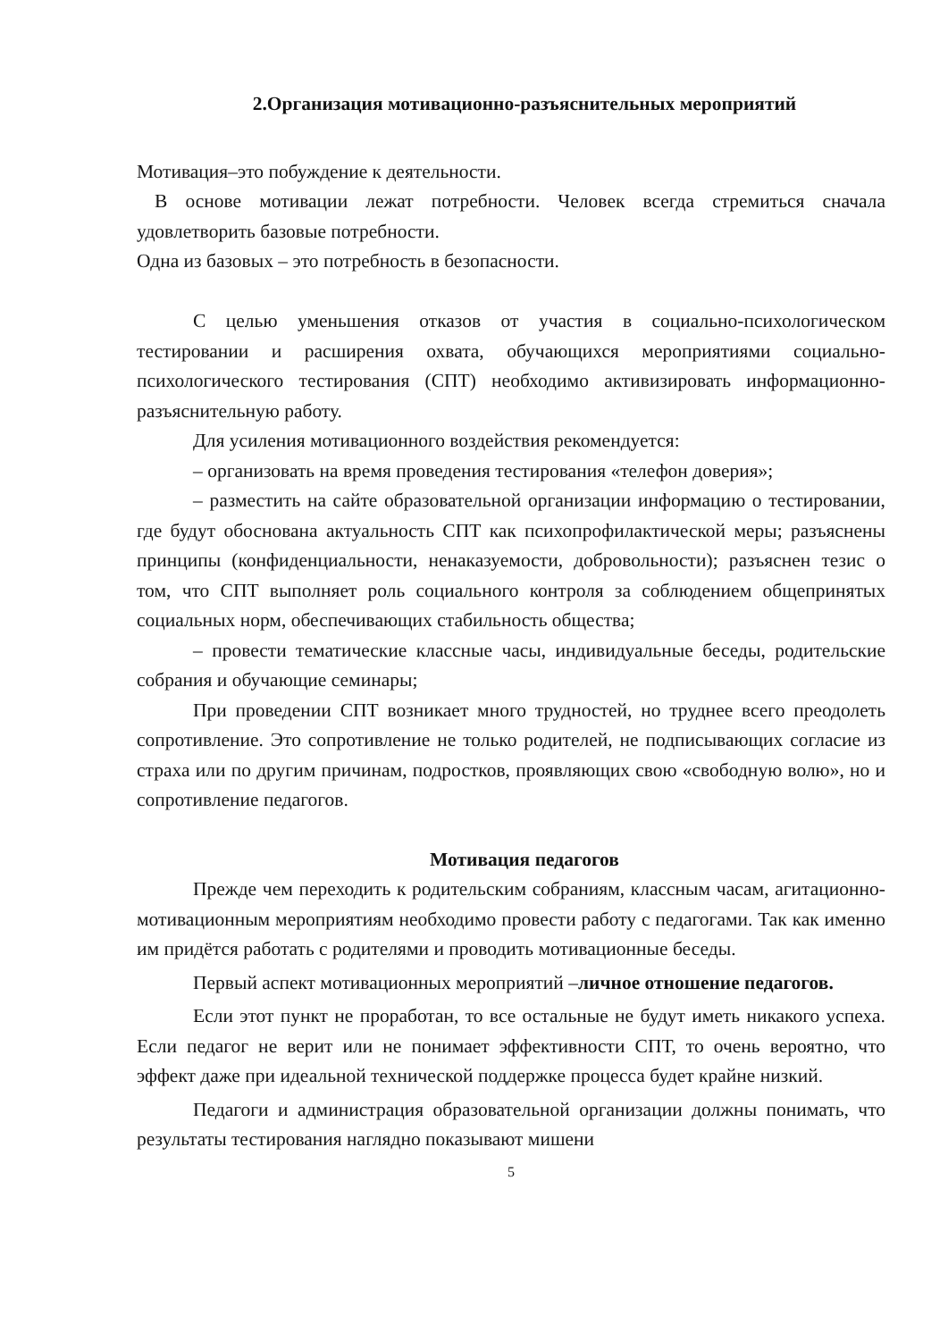2.Организация мотивационно-разъяснительных мероприятий
Мотивация–это побуждение к деятельности.
В основе мотивации лежат потребности. Человек всегда стремиться сначала удовлетворить базовые потребности.
Одна из базовых – это потребность в безопасности.
С целью уменьшения отказов от участия в социально-психологическом тестировании и расширения охвата, обучающихся мероприятиями социально-психологического тестирования (СПТ) необходимо активизировать информационно-разъяснительную работу.
Для усиления мотивационного воздействия рекомендуется:
– организовать на время проведения тестирования «телефон доверия»;
– разместить на сайте образовательной организации информацию о тестировании, где будут обоснована актуальность СПТ как психопрофилактической меры; разъяснены принципы (конфиденциальности, ненаказуемости, добровольности); разъяснен тезис о том, что СПТ выполняет роль социального контроля за соблюдением общепринятых социальных норм, обеспечивающих стабильность общества;
– провести тематические классные часы, индивидуальные беседы, родительские собрания и обучающие семинары;
При проведении СПТ возникает много трудностей, но труднее всего преодолеть сопротивление. Это сопротивление не только родителей, не подписывающих согласие из страха или по другим причинам, подростков, проявляющих свою «свободную волю», но и сопротивление педагогов.
Мотивация педагогов
Прежде чем переходить к родительским собраниям, классным часам, агитационно-мотивационным мероприятиям необходимо провести работу с педагогами. Так как именно им придётся работать с родителями и проводить мотивационные беседы.
Первый аспект мотивационных мероприятий –личное отношение педагогов.
Если этот пункт не проработан, то все остальные не будут иметь никакого успеха. Если педагог не верит или не понимает эффективности СПТ, то очень вероятно, что эффект даже при идеальной технической поддержке процесса будет крайне низкий.
Педагоги и администрация образовательной организации должны понимать, что результаты тестирования наглядно показывают мишени
5